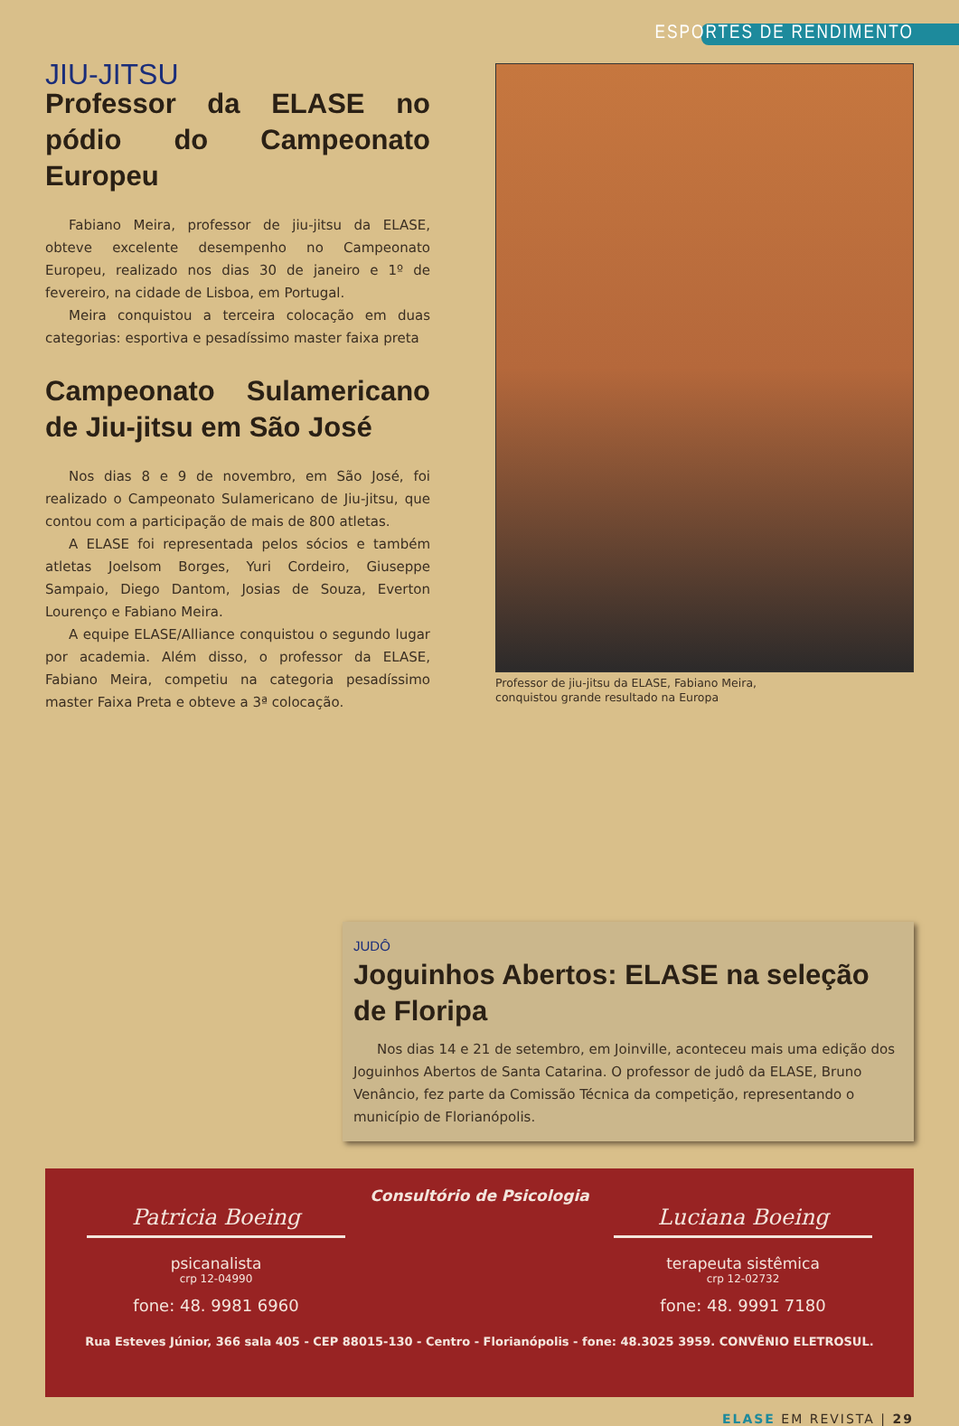ESPORTES DE RENDIMENTO
JIU-JITSU
Professor da ELASE no pódio do Campeonato Europeu
Fabiano Meira, professor de jiu-jitsu da ELASE, obteve excelente desempenho no Campeonato Europeu, realizado nos dias 30 de janeiro e 1º de fevereiro, na cidade de Lisboa, em Portugal.
Meira conquistou a terceira colocação em duas categorias: esportiva e pesadíssimo master faixa preta
Campeonato Sulamericano de Jiu-jitsu em São José
Nos dias 8 e 9 de novembro, em São José, foi realizado o Campeonato Sulamericano de Jiu-jitsu, que contou com a participação de mais de 800 atletas.
A ELASE foi representada pelos sócios e também atletas Joelsom Borges, Yuri Cordeiro, Giuseppe Sampaio, Diego Dantom, Josias de Souza, Everton Lourenço e Fabiano Meira.
A equipe ELASE/Alliance conquistou o segundo lugar por academia. Além disso, o professor da ELASE, Fabiano Meira, competiu na categoria pesadíssimo master Faixa Preta e obteve a 3ª colocação.
Professor de jiu-jitsu da ELASE, Fabiano Meira,
conquistou grande resultado na Europa
JUDÔ
Joguinhos Abertos: ELASE na seleção de Floripa
Nos dias 14 e 21 de setembro, em Joinville, aconteceu mais uma edição dos Joguinhos Abertos de Santa Catarina. O professor de judô da ELASE, Bruno Venâncio, fez parte da Comissão Técnica da competição, representando o município de Florianópolis.
Consultório de Psicologia
Patricia Boeing
psicanalista
crp 12-04990
fone: 48. 9981 6960
Luciana Boeing
terapeuta sistêmica
crp 12-02732
fone: 48. 9991 7180
Rua Esteves Júnior, 366 sala 405 - CEP 88015-130 - Centro - Florianópolis - fone: 48.3025 3959. CONVÊNIO ELETROSUL.
ELASE EM REVISTA | 29